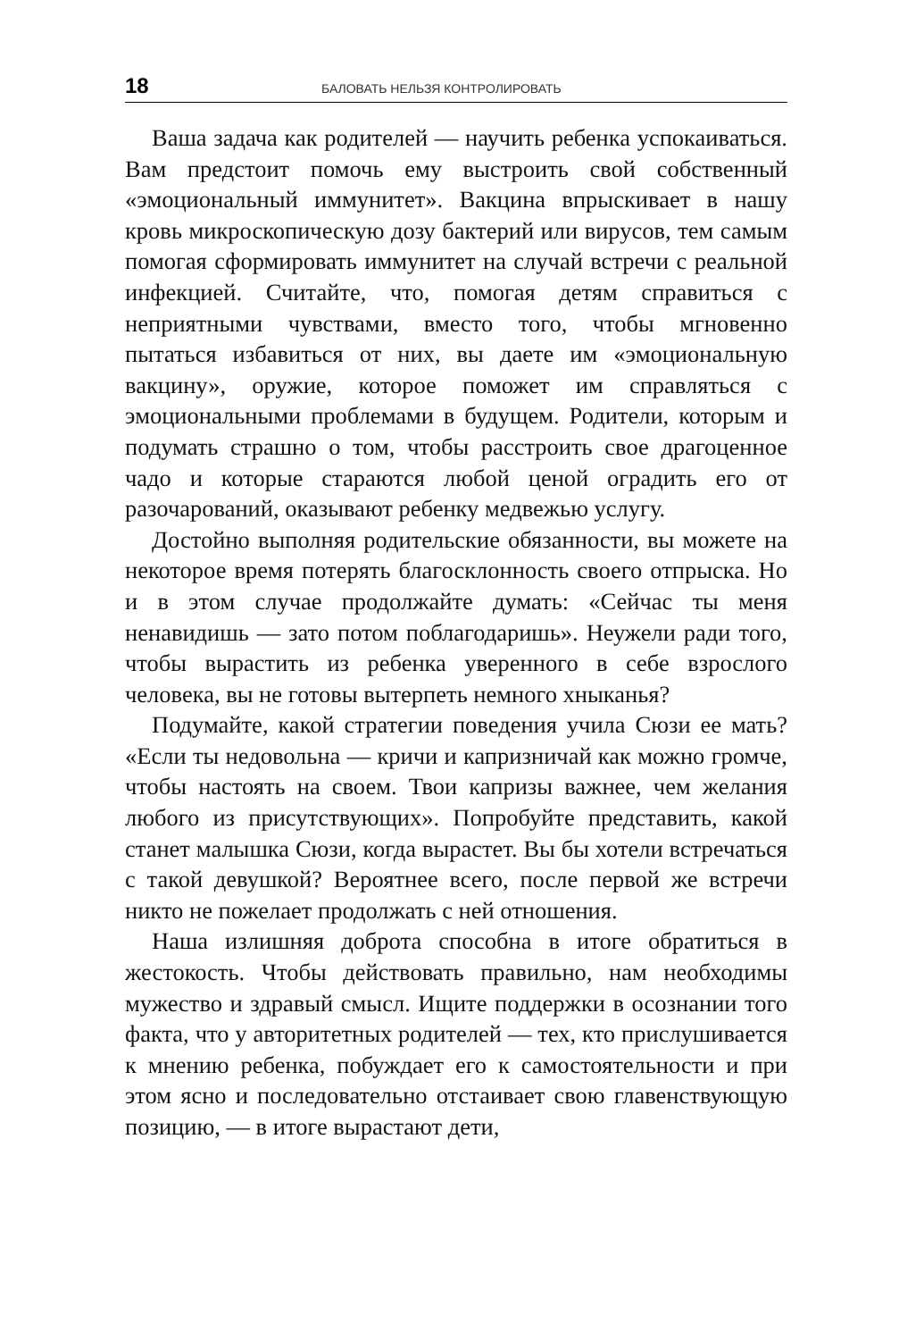18 БАЛОВАТЬ НЕЛЬЗЯ КОНТРОЛИРОВАТЬ
Ваша задача как родителей — научить ребенка успокаиваться. Вам предстоит помочь ему выстроить свой собственный «эмоциональный иммунитет». Вакцина впрыскивает в нашу кровь микроскопическую дозу бактерий или вирусов, тем самым помогая сформировать иммунитет на случай встречи с реальной инфекцией. Считайте, что, помогая детям справиться с неприятными чувствами, вместо того, чтобы мгновенно пытаться избавиться от них, вы даете им «эмоциональную вакцину», оружие, которое поможет им справляться с эмоциональными проблемами в будущем. Родители, которым и подумать страшно о том, чтобы расстроить свое драгоценное чадо и которые стараются любой ценой оградить его от разочарований, оказывают ребенку медвежью услугу.
Достойно выполняя родительские обязанности, вы можете на некоторое время потерять благосклонность своего отпрыска. Но и в этом случае продолжайте думать: «Сейчас ты меня ненавидишь — зато потом поблагодаришь». Неужели ради того, чтобы вырастить из ребенка уверенного в себе взрослого человека, вы не готовы вытерпеть немного хныканья?
Подумайте, какой стратегии поведения учила Сюзи ее мать? «Если ты недовольна — кричи и капризничай как можно громче, чтобы настоять на своем. Твои капризы важнее, чем желания любого из присутствующих». Попробуйте представить, какой станет малышка Сюзи, когда вырастет. Вы бы хотели встречаться с такой девушкой? Вероятнее всего, после первой же встречи никто не пожелает продолжать с ней отношения.
Наша излишняя доброта способна в итоге обратиться в жестокость. Чтобы действовать правильно, нам необходимы мужество и здравый смысл. Ищите поддержки в осознании того факта, что у авторитетных родителей — тех, кто прислушивается к мнению ребенка, побуждает его к самостоятельности и при этом ясно и последовательно отстаивает свою главенствующую позицию, — в итоге вырастают дети,